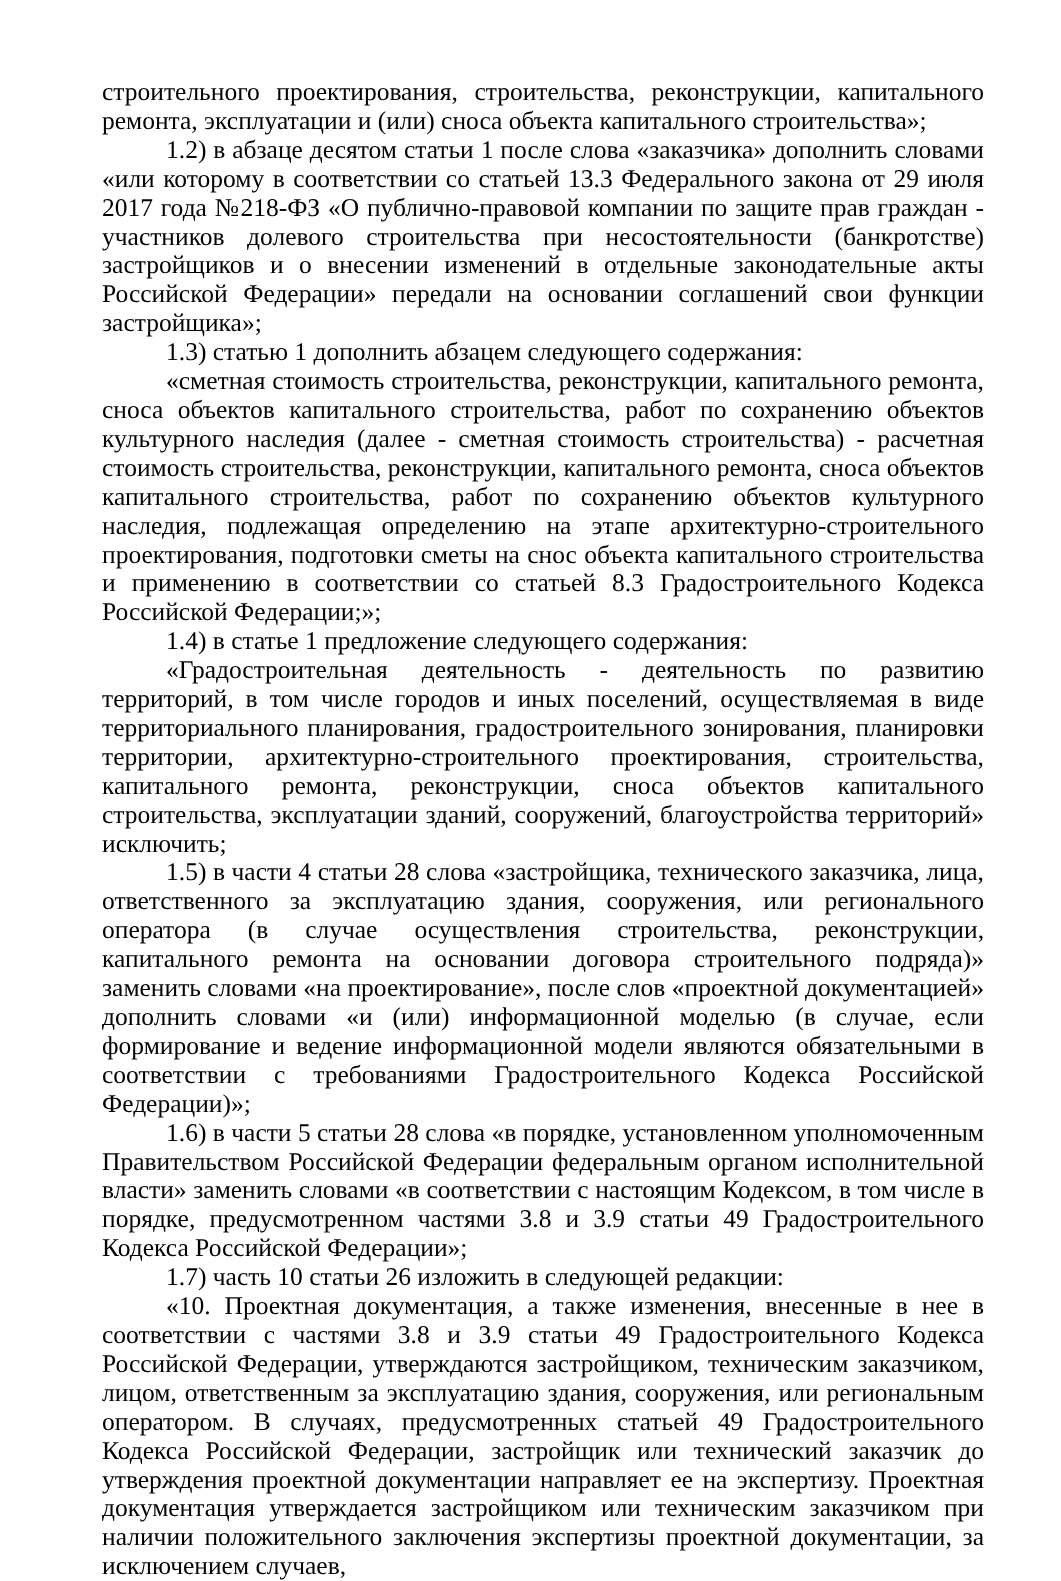строительного проектирования, строительства, реконструкции, капитального ремонта, эксплуатации и (или) сноса объекта капитального строительства»;
1.2) в абзаце десятом статьи 1 после слова «заказчика» дополнить словами «или которому в соответствии со статьей 13.3 Федерального закона от 29 июля 2017 года №218-ФЗ «О публично-правовой компании по защите прав граждан - участников долевого строительства при несостоятельности (банкротстве) застройщиков и о внесении изменений в отдельные законодательные акты Российской Федерации» передали на основании соглашений свои функции застройщика»;
1.3) статью 1 дополнить абзацем следующего содержания:
«сметная стоимость строительства, реконструкции, капитального ремонта, сноса объектов капитального строительства, работ по сохранению объектов культурного наследия (далее - сметная стоимость строительства) - расчетная стоимость строительства, реконструкции, капитального ремонта, сноса объектов капитального строительства, работ по сохранению объектов культурного наследия, подлежащая определению на этапе архитектурно-строительного проектирования, подготовки сметы на снос объекта капитального строительства и применению в соответствии со статьей 8.3 Градостроительного Кодекса Российской Федерации;»;
1.4) в статье 1 предложение следующего содержания:
«Градостроительная деятельность - деятельность по развитию территорий, в том числе городов и иных поселений, осуществляемая в виде территориального планирования, градостроительного зонирования, планировки территории, архитектурно-строительного проектирования, строительства, капитального ремонта, реконструкции, сноса объектов капитального строительства, эксплуатации зданий, сооружений, благоустройства территорий» исключить;
1.5) в части 4 статьи 28 слова «застройщика, технического заказчика, лица, ответственного за эксплуатацию здания, сооружения, или регионального оператора (в случае осуществления строительства, реконструкции, капитального ремонта на основании договора строительного подряда)» заменить словами «на проектирование», после слов «проектной документацией» дополнить словами «и (или) информационной моделью (в случае, если формирование и ведение информационной модели являются обязательными в соответствии с требованиями Градостроительного Кодекса Российской Федерации)»;
1.6) в части 5 статьи 28 слова «в порядке, установленном уполномоченным Правительством Российской Федерации федеральным органом исполнительной власти» заменить словами «в соответствии с настоящим Кодексом, в том числе в порядке, предусмотренном частями 3.8 и 3.9 статьи 49 Градостроительного Кодекса Российской Федерации»;
1.7) часть 10 статьи 26 изложить в следующей редакции:
«10. Проектная документация, а также изменения, внесенные в нее в соответствии с частями 3.8 и 3.9 статьи 49 Градостроительного Кодекса Российской Федерации, утверждаются застройщиком, техническим заказчиком, лицом, ответственным за эксплуатацию здания, сооружения, или региональным оператором. В случаях, предусмотренных статьей 49 Градостроительного Кодекса Российской Федерации, застройщик или технический заказчик до утверждения проектной документации направляет ее на экспертизу. Проектная документация утверждается застройщиком или техническим заказчиком при наличии положительного заключения экспертизы проектной документации, за исключением случаев,